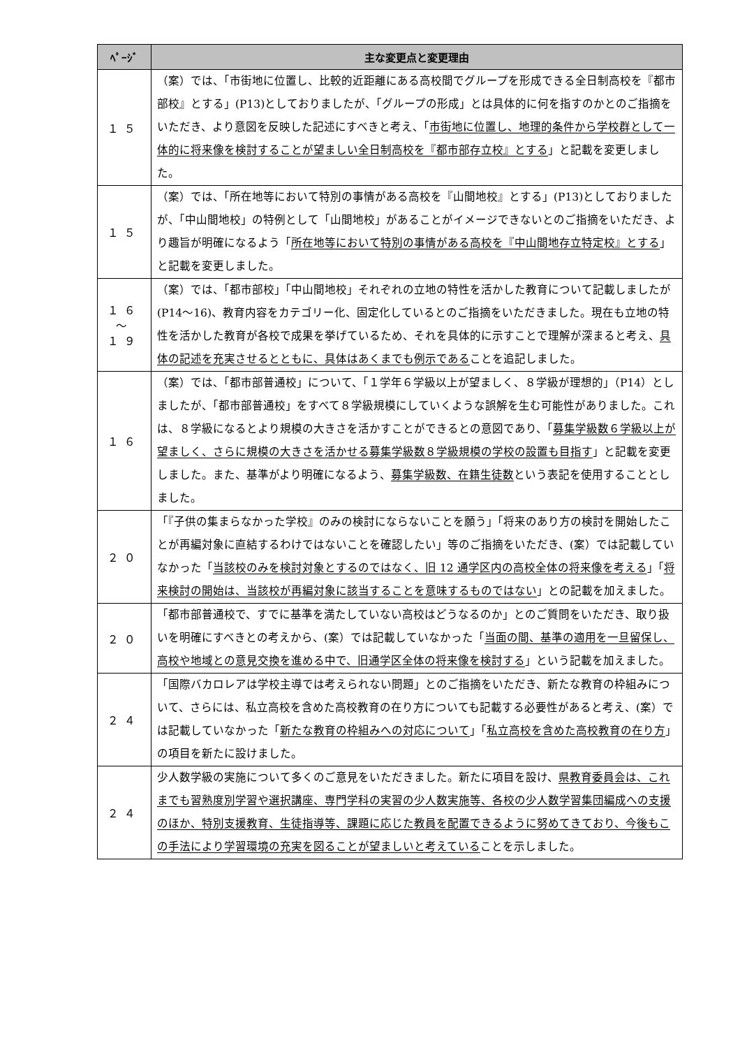| ﾍﾟｰｼﾞ | 主な変更点と変更理由 |
| --- | --- |
| １５ | （案）では、「市街地に位置し、比較的近距離にある高校間でグループを形成できる全日制高校を『都市部校』とする」(P13)としておりましたが、「グループの形成」とは具体的に何を指すのかとのご指摘をいただき、より意図を反映した記述にすべきと考え、「 市街地に位置し、地理的条件から学校群として一体的に将来像を検討することが望ましい全日制高校を『都市部存立校』とする 」と記載を変更しました。 |
| １５ | （案）では、「所在地等において特別の事情がある高校を『山間地校』とする」(P13)としておりましたが、「中山間地校」の特例として「山間地校」があることがイメージできないとのご指摘をいただき、より趣旨が明確になるよう「 所在地等において特別の事情がある高校を『中山間地存立特定校』とする 」と記載を変更しました。 |
| １６ ～ １９ | （案）では、「都市部校」「中山間地校」それぞれの立地の特性を活かした教育について記載しましたが(P14～16)、教育内容をカテゴリー化、固定化しているとのご指摘をいただきました。現在も立地の特性を活かした教育が各校で成果を挙げているため、それを具体的に示すことで理解が深まると考え、 具体の記述を充実させるとともに、具体はあくまでも例示である ことを追記しました。 |
| １６ | （案）では、「都市部普通校」について、「１学年６学級以上が望ましく、８学級が理想的」（P14）としましたが、「都市部普通校」をすべて８学級規模にしていくような誤解を生む可能性がありました。これは、８学級になるとより規模の大きさを活かすことができるとの意図であり、「 募集学級数６学級以上が望ましく、さらに規模の大きさを活かせる募集学級数８学級規模の学校の設置も目指す 」と記載を変更しました。また、基準がより明確になるよう、 募集学級数、在籍生徒数 という表記を使用することとしました。 |
| ２０ | 「『子供の集まらなかった学校』のみの検討にならないことを願う」「将来のあり方の検討を開始したことが再編対象に直結するわけではないことを確認したい」等のご指摘をいただき、(案）では記載していなかった「 当該校のみを検討対象とするのではなく、旧 12 通学区内の高校全体の将来像を考える 」「 将来検討の開始は、当該校が再編対象に該当することを意味するものではない 」との記載を加えました。 |
| ２０ | 「都市部普通校で、すでに基準を満たしていない高校はどうなるのか」とのご質問をいただき、取り扱いを明確にすべきとの考えから、(案）では記載していなかった「 当面の間、基準の適用を一旦留保し、高校や地域との意見交換を進める中で、旧通学区全体の将来像を検討する 」という記載を加えました。 |
| ２４ | 「国際バカロレアは学校主導では考えられない問題」とのご指摘をいただき、新たな教育の枠組みについて、さらには、私立高校を含めた高校教育の在り方についても記載する必要性があると考え、(案）では記載していなかった「 新たな教育の枠組みへの対応について 」「 私立高校を含めた高校教育の在り方 」の項目を新たに設けました。 |
| ２４ | 少人数学級の実施について多くのご意見をいただきました。新たに項目を設け、 県教育委員会は、これまでも習熟度別学習や選択講座、専門学科の実習の少人数実施等、各校の少人数学習集団編成への支援のほか、特別支援教育、生徒指導等、課題に応じた教員を配置できるように努めてきており、今後もこの手法により学習環境の充実を図ることが望ましいと考えている ことを示しました。 |